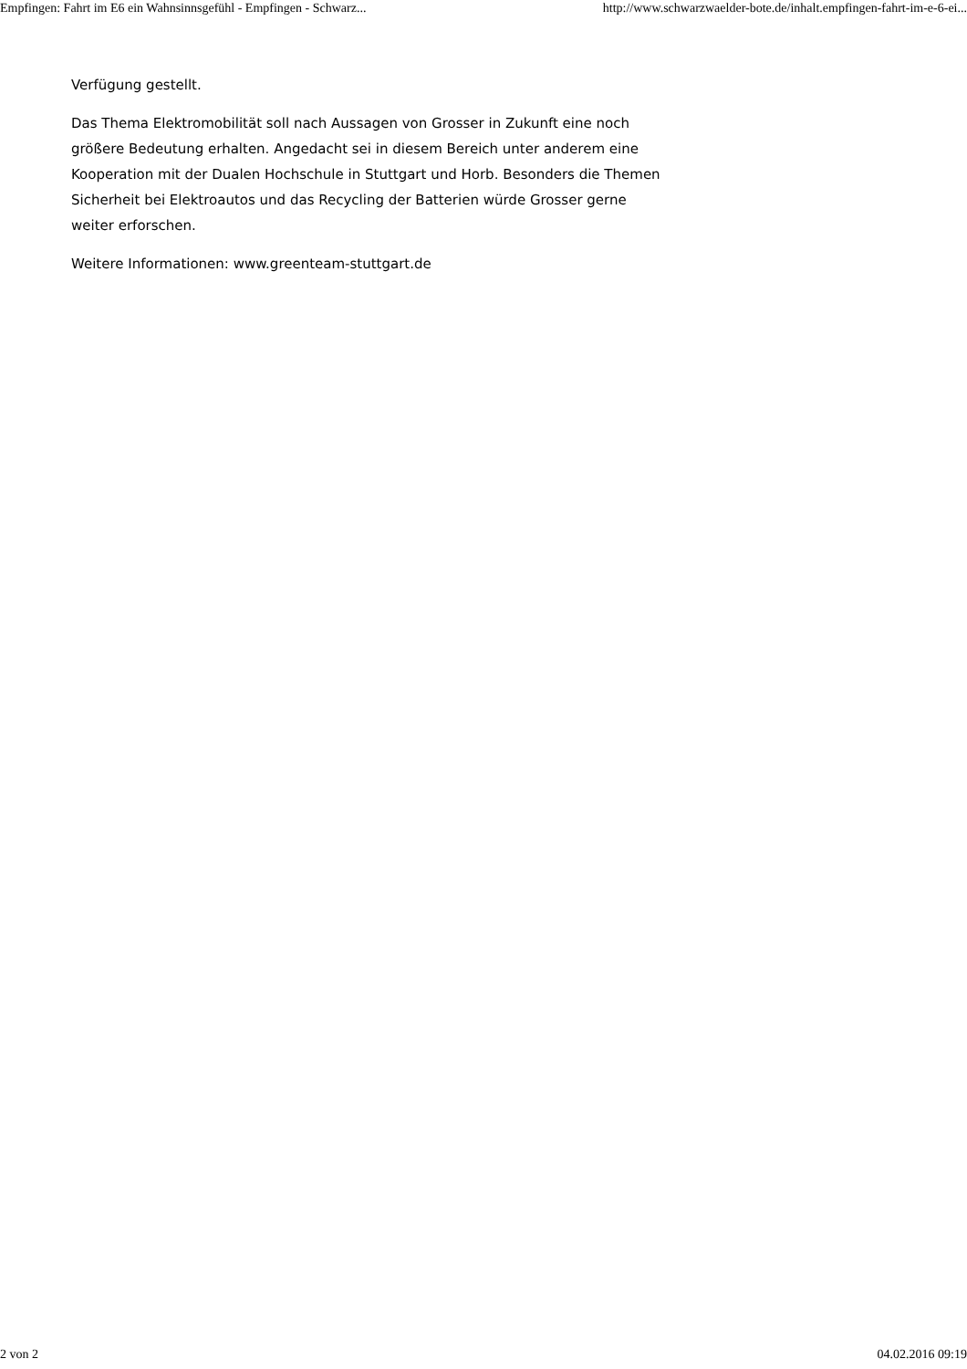Empfingen: Fahrt im E6 ein Wahnsinnsgefühl - Empfingen - Schwarz... http://www.schwarzwaelder-bote.de/inhalt.empfingen-fahrt-im-e-6-ei...
Verfügung gestellt.
Das Thema Elektromobilität soll nach Aussagen von Grosser in Zukunft eine noch größere Bedeutung erhalten. Angedacht sei in diesem Bereich unter anderem eine Kooperation mit der Dualen Hochschule in Stuttgart und Horb. Besonders die Themen Sicherheit bei Elektroautos und das Recycling der Batterien würde Grosser gerne weiter erforschen.
Weitere Informationen: www.greenteam-stuttgart.de
2 von 2 04.02.2016 09:19